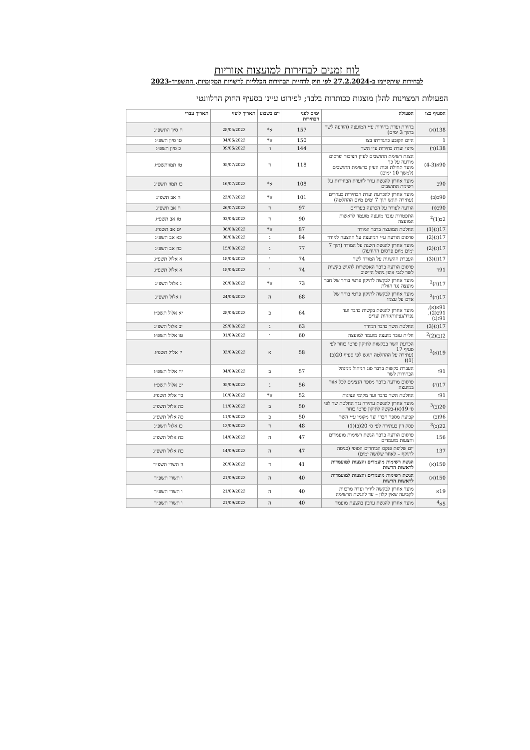לוח זמנים לבחירות למועצות אזוריות
לבחירות שיתקיימו ב-27.2.2024 לפי חוק לדחיית הבחירות הכלליות לרשויות המקומיות, התשפ״ד-2023
הפעולות המצוינות להלן מוצגות ככותרות בלבד; לפירוט עיינו בסעיף החוק הרלוונטי
| הסעיף בצו | הפעולה | ימים לפני הבחירות | יום בשבוע | תאריך לועזי | תאריך עברי |
| --- | --- | --- | --- | --- | --- |
| 138(א) | בחירת ועדת בחירות ע״י המועצה (הודעה לשר בתוך 3 ימים) | 157 | א* | 28/05/2023 | ח סיון התשפ״ג |
| 1 | היום הקובע כהגדרתו בצו | 150 | א* | 04/06/2023 | טו סיון תשפ״ג |
| 138(ד) | מינוי ועדת בחירות ע״י השר | 144 | ו׳ | 09/06/2023 | כ סיון תשפ״ג |
| 90א(4-3) | הצגת רשימת התושבים לעיון הציבור ופרסום מודעה על כך מועד תחילת זכות העיון ברשימת התושבים (למשך 10 ימים) | 118 | ד | 05/07/2023 | טז תמוזתשפ״ג |
| 90ב | מועד אחרון להגשת ערר לוועדת הבחירות על רשימת התושבים | 108 | א* | 16/07/2023 | כז תמוז תשפ״ג |
| 90ב(ב) | מועד אחרון להכרעת ועדת הבחירות בעררים (עתירה תוגש תוך 7 ימים מיום ההחלטה) | 101 | א* | 23/07/2023 | ה אב תשפ״ג |
| 90ב(ו) | הודעה לעורר על הכרעה בעררים | 97 | ד | 26/07/2023 | ח אב תשפ״ג |
| 2ב(1)<sup>2</sup> | התפטרות עובד מועצה מועמד לראשות המועצה | 90 | ד | 02/08/2023 | טו אב תשפ״ג |
| 17(ג)(1) | החלטת המועצה בדבר המודד | 87 | א* | 06/08/2023 | יט אב תשפ״ג |
| 17(ג)(2) | פרסום הודעה ע״י המועצה על ההצעה למודד | 84 | ג | 08/08/2023 | כא אב תשפ״ג |
| 17(ג)(2) | מועד אחרון להגשת השגה על המודד (תוך 7 ימים מיום פרסום ההודעה) | 77 | ג | 15/08/2023 | כח אב תשפ״ג |
| 17(ג)(3) | העברת ההשגות על המודד לשר | 74 | ו | 18/08/2023 | א אלול תשפ״ג |
| 91ד | פרסום הודעה בדבר האפשרות להגיש בקשות לשר לגבי אופן ניהול היישוב | 74 | ו | 18/08/2023 | א אלול תשפ״ג |
| 17(ה)<sup>3</sup> | מועד אחרון לבקשה לתיקון פרטי בוחר של חבר מועצה נגד הזולת | 73 | א* | 20/08/2023 | ג אלול תשפ״ג |
| 17(ה)<sup>3</sup> | מועד אחרון לבקשה לתיקון פרטי בוחר של אדם על עצמו | 68 | ה | 24/08/2023 | ז אלול תשפ״ג |
| 91א(א), 91ב(2), 91ג(ג) | מועד אחרון להגשת בקשות בדבר ועד נפרד/נציגות/זהות ועדים | 64 | ב | 28/08/2023 | יא אלול תשפ״ג |
| 17(ג)(3) | החלטת השר בדבר המודד | 63 | ג | 29/08/2023 | יב אלול תשפ״ג |
| 2(ב)(2)<sup>2</sup> | חל״ת עובד מועצה מועמד למועצה | 60 | ו | 01/09/2023 | טו אלול תשפ״ג |
| 19(א)<sup>3</sup> | הכרעת השר בבקשות לתיקון פרטי בוחר לפי סעיף 17 (עתירה על ההחלטה תוגש לפי סעיף 20(ב)(1)) | 58 | א | 03/09/2023 | יז אלול תשפ״ג |
| 91ו | העברת בקשות בדבר סוג הניהול ממנהל הבחירות לשר | 57 | ב | 04/09/2023 | יח אלול תשפ״ג |
| 17(ה) | פרסום מודעה בדבר מספר הנציגים לכל אזור במועצה | 56 | ג | 05/09/2023 | יט אלול תשפ״ג |
| 91ו | החלטת השר בדבר ועד מקומי ונציגות | 52 | א* | 10/09/2023 | כד אלול תשפ״ג |
| 20(ב)<sup>3</sup> | מועד אחרון להגשת עתירה נגד החלטת שר לפי ס׳ 19(א)-בקשה לתיקון פרטי בוחר | 50 | ב | 11/09/2023 | כה אלול תשפ״ג |
| 96(ב) | קביעת מספר חברי ועד מקומי ע״י השר | 50 | ב | 11/09/2023 | כה אלול תשפ״ג |
| 22(ב)<sup>3</sup> | פסק דין בעתירה לפי ס׳ 20(ב)(1) | 48 | ד | 13/09/2023 | כז אלול תשפ״ג |
| 156 | פרסום הודעה בדבר הגשת רשימות מועמדים והצעות מועמדים | 47 | ה | 14/09/2023 | כח אלול תשפ״ג |
| 137 | יום שליפת פנקס הבוחרים הסופי (כניסה לתוקף – לאחר שלושה ימים) | 47 | ה | 14/09/2023 | כח אלול תשפ״ג |
| 150(א) | הגשת רשימות מועמדים והצעות למועמדות לראשות הרשות | 41 | ד | 20/09/2023 | ה תשרי תשפ״ד |
| 150(א) | הגשת רשימות מועמדים והצעות למועמדות לראשות הרשות | 40 | ה | 21/09/2023 | ו תשרי תשפ״ד |
| 19א | מועד אחרון לבקשה ליו״ר ועדה מרכזית לקביעה שאין קלון – עד להגשת הרשימה | 40 | ה | 21/09/2023 | ו תשרי תשפ״ד |
| 5א<sup>4</sup> | מועד אחרון להגשת ערבון בהצעת מועמד | 40 | ה | 21/09/2023 | ו תשרי תשפ״ד |